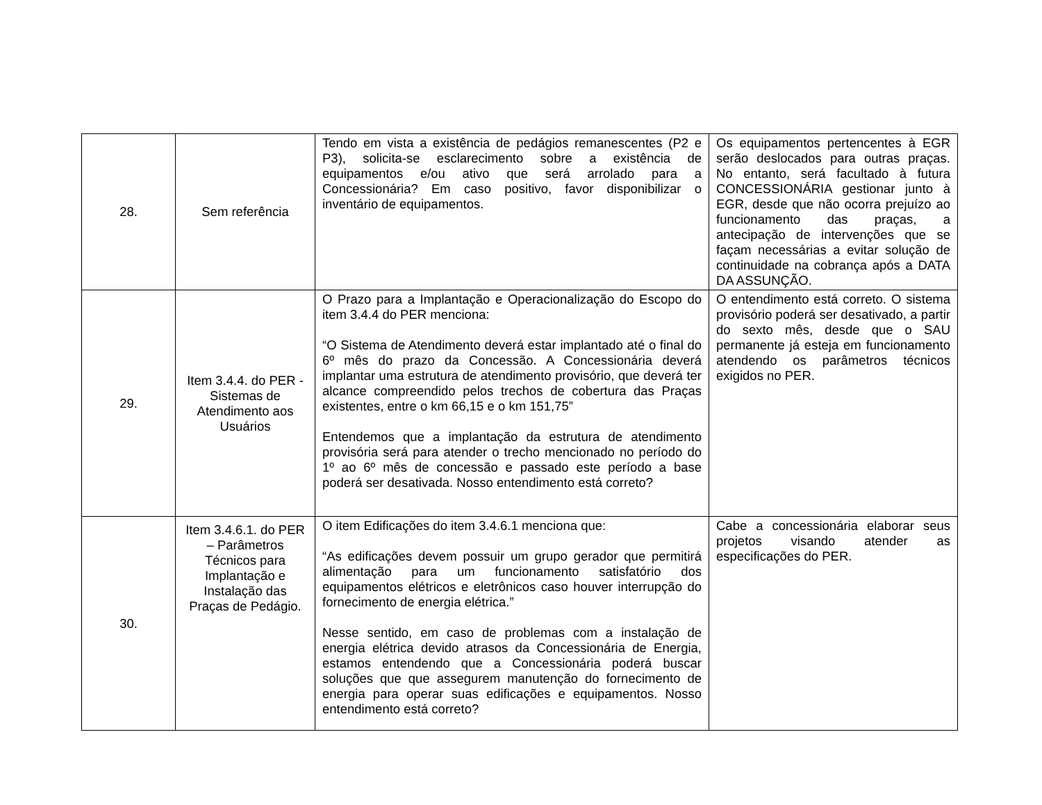| 28. | Sem referência | Tendo em vista a existência de pedágios remanescentes (P2 e P3), solicita-se esclarecimento sobre a existência de equipamentos e/ou ativo que será arrolado para a Concessionária? Em caso positivo, favor disponibilizar o inventário de equipamentos. | Os equipamentos pertencentes à EGR serão deslocados para outras praças. No entanto, será facultado à futura CONCESSIONÁRIA gestionar junto à EGR, desde que não ocorra prejuízo ao funcionamento das praças, a antecipação de intervenções que se façam necessárias a evitar solução de continuidade na cobrança após a DATA DA ASSUNÇÃO. |
| 29. | Item 3.4.4. do PER - Sistemas de Atendimento aos Usuários | O Prazo para a Implantação e Operacionalização do Escopo do item 3.4.4 do PER menciona: “O Sistema de Atendimento deverá estar implantado até o final do 6º mês do prazo da Concessão. A Concessionária deverá implantar uma estrutura de atendimento provisório, que deverá ter alcance compreendido pelos trechos de cobertura das Praças existentes, entre o km 66,15 e o km 151,75” Entendemos que a implantação da estrutura de atendimento provisória será para atender o trecho mencionado no período do 1º ao 6º mês de concessão e passado este período a base poderá ser desativada. Nosso entendimento está correto? | O entendimento está correto. O sistema provisório poderá ser desativado, a partir do sexto mês, desde que o SAU permanente já esteja em funcionamento atendendo os parâmetros técnicos exigidos no PER. |
| 30. | Item 3.4.6.1. do PER – Parâmetros Técnicos para Implantação e Instalação das Praças de Pedágio. | O item Edificações do item 3.4.6.1 menciona que: “As edificações devem possuir um grupo gerador que permitirá alimentação para um funcionamento satisfatório dos equipamentos elétricos e eletrônicos caso houver interrupção do fornecimento de energia elétrica.” Nesse sentido, em caso de problemas com a instalação de energia elétrica devido atrasos da Concessionária de Energia, estamos entendendo que a Concessionária poderá buscar soluções que que assegurem manutenção do fornecimento de energia para operar suas edificações e equipamentos. Nosso entendimento está correto? | Cabe a concessionária elaborar seus projetos visando atender as especificações do PER. |